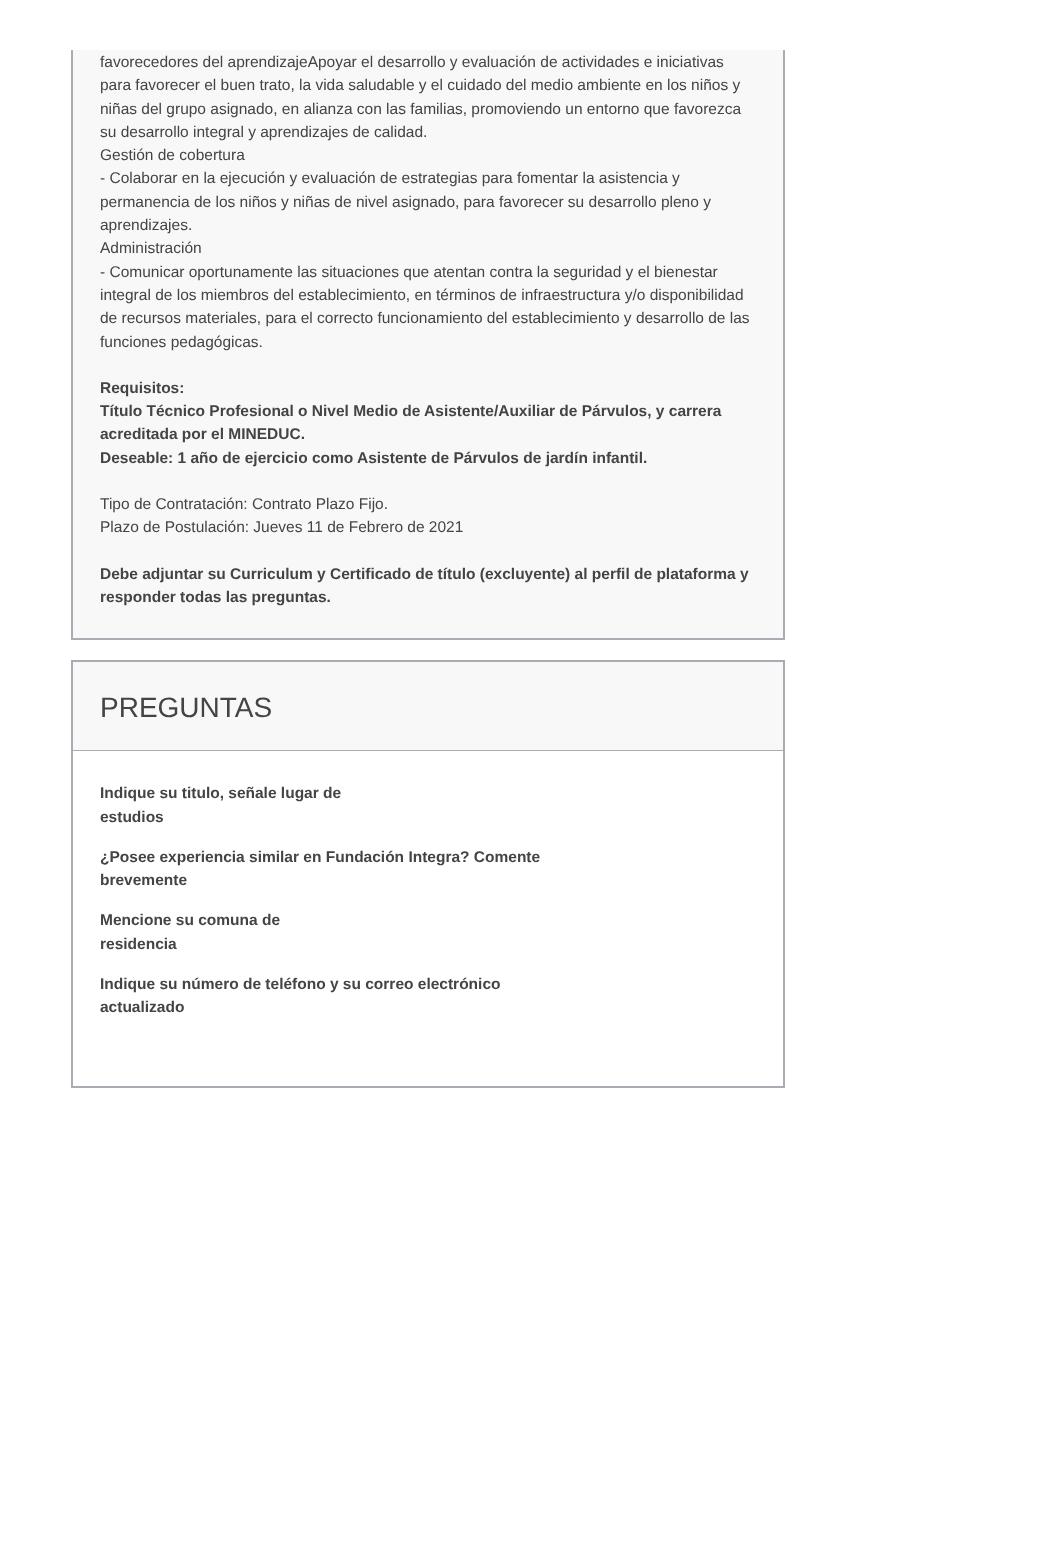favorecedores del aprendizajeApoyar el desarrollo y evaluación de actividades e iniciativas para favorecer el buen trato, la vida saludable y el cuidado del medio ambiente en los niños y niñas del grupo asignado, en alianza con las familias, promoviendo un entorno que favorezca su desarrollo integral y aprendizajes de calidad.
Gestión de cobertura
- Colaborar en la ejecución y evaluación de estrategias para fomentar la asistencia y permanencia de los niños y niñas de nivel asignado, para favorecer su desarrollo pleno y aprendizajes.
Administración
- Comunicar oportunamente las situaciones que atentan contra la seguridad y el bienestar integral de los miembros del establecimiento, en términos de infraestructura y/o disponibilidad de recursos materiales, para el correcto funcionamiento del establecimiento y desarrollo de las funciones pedagógicas.
Requisitos:
Título Técnico Profesional o Nivel Medio de Asistente/Auxiliar de Párvulos, y carrera acreditada por el MINEDUC.
Deseable: 1 año de ejercicio como Asistente de Párvulos de jardín infantil.
Tipo de Contratación: Contrato Plazo Fijo.
Plazo de Postulación: Jueves 11 de Febrero de 2021
Debe adjuntar su Curriculum y Certificado de título (excluyente) al perfil de plataforma y responder todas las preguntas.
PREGUNTAS
Indique su titulo, señale lugar de
estudios
¿Posee experiencia similar en Fundación Integra? Comente
brevemente
Mencione su comuna de
residencia
Indique su número de teléfono y su correo electrónico
actualizado